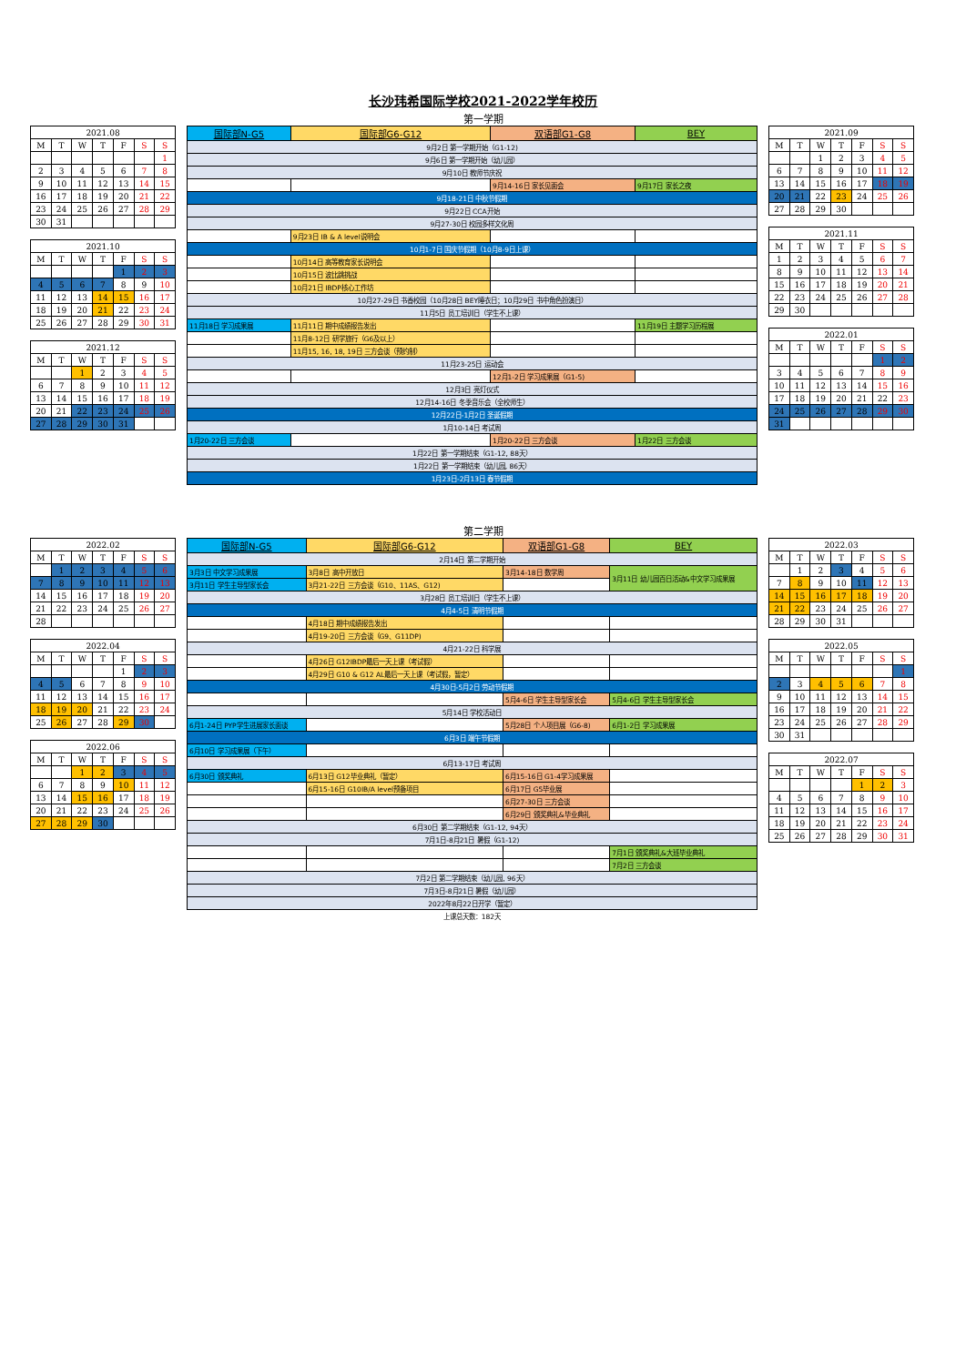长沙玮希国际学校2021-2022学年校历
第一学期
| 2021.08 | | | | | | |
| --- | --- | --- | --- | --- | --- | --- |
| M | T | W | T | F | S | S |
| | | | | | | 1 |
| 2 | 3 | 4 | 5 | 6 | 7 | 8 |
| 9 | 10 | 11 | 12 | 13 | 14 | 15 |
| 16 | 17 | 18 | 19 | 20 | 21 | 22 |
| 23 | 24 | 25 | 26 | 27 | 28 | 29 |
| 30 | 31 | | | | | |
| 2021.10 | | | | | | |
| --- | --- | --- | --- | --- | --- | --- |
| M | T | W | T | F | S | S |
| | | | | 1 | 2 | 3 |
| 4 | 5 | 6 | 7 | 8 | 9 | 10 |
| 11 | 12 | 13 | 14 | 15 | 16 | 17 |
| 18 | 19 | 20 | 21 | 22 | 23 | 24 |
| 25 | 26 | 27 | 28 | 29 | 30 | 31 |
| 2021.12 | | | | | | |
| --- | --- | --- | --- | --- | --- | --- |
| M | T | W | T | F | S | S |
| | | 1 | 2 | 3 | 4 | 5 |
| 6 | 7 | 8 | 9 | 10 | 11 | 12 |
| 13 | 14 | 15 | 16 | 17 | 18 | 19 |
| 20 | 21 | 22 | 23 | 24 | 25 | 26 |
| 27 | 28 | 29 | 30 | 31 | | |
| 国际部N-G5 | 国际部G6-G12 | 双语部G1-G8 | BEY |
| --- | --- | --- | --- |
| 9月2日 第一学期开始（G1-12) | | | |
| 9月6日 第一学期开始（幼儿园） | | | |
| 9月10日 教师节庆祝 | | | |
| | | 9月14-16日 家长见面会 | 9月17日 家长之夜 |
| 9月18-21日 中秋节假期 | | | |
| 9月22日 CCA开始 | | | |
| 9月27-30日 校园多样文化周 | | | |
| | 9月23日 IB & A level说明会 | | |
| 10月1-7日 国庆节假期（10月8-9日上课） | | | |
| | 10月14日 高等教育家长说明会 | | |
| | 10月15日 波比跳挑战 | | |
| | 10月21日 IBDP核心工作坊 | | |
| 10月27-29日 书香校园（10月28日 BEY睡衣日；10月29日 书中角色扮演日） | | | |
| 11月5日 员工培训日（学生不上课） | | | |
| 11月18日 学习成果展 | 11月11日 期中成绩报告发出 | | 11月19日 主题学习历程展 |
| | 11月8-12日 研学旅行（G6及以上） | | |
| | 11月15, 16, 18, 19日 三方会谈（预约制） | | |
| 11月23-25日 运动会 | | | |
| | | 12月1-2日 学习成果展（G1-5) | |
| 12月3日 亮灯仪式 | | | |
| 12月14-16日 冬季音乐会（全校师生） | | | |
| 12月22日-1月2日 圣诞假期 | | | |
| 1月10-14日 考试周 | | | |
| 1月20-22日 三方会谈 | | 1月20-22日 三方会谈 | 1月22日 三方会谈 |
| 1月22日 第一学期结束（G1-12, 88天） | | | |
| 1月22日 第一学期结束（幼儿园, 86天） | | | |
| 1月23日-2月13日 春节假期 | | | |
| 2021.09 | | | | | | |
| --- | --- | --- | --- | --- | --- | --- |
| M | T | W | T | F | S | S |
| | | 1 | 2 | 3 | 4 | 5 |
| 6 | 7 | 8 | 9 | 10 | 11 | 12 |
| 13 | 14 | 15 | 16 | 17 | 18 | 19 |
| 20 | 21 | 22 | 23 | 24 | 25 | 26 |
| 27 | 28 | 29 | 30 | | | |
| 2021.11 | | | | | | |
| --- | --- | --- | --- | --- | --- | --- |
| M | T | W | T | F | S | S |
| 1 | 2 | 3 | 4 | 5 | 6 | 7 |
| 8 | 9 | 10 | 11 | 12 | 13 | 14 |
| 15 | 16 | 17 | 18 | 19 | 20 | 21 |
| 22 | 23 | 24 | 25 | 26 | 27 | 28 |
| 29 | 30 | | | | | |
| 2022.01 | | | | | | |
| --- | --- | --- | --- | --- | --- | --- |
| M | T | W | T | F | S | S |
| | | | | | 1 | 2 |
| 3 | 4 | 5 | 6 | 7 | 8 | 9 |
| 10 | 11 | 12 | 13 | 14 | 15 | 16 |
| 17 | 18 | 19 | 20 | 21 | 22 | 23 |
| 24 | 25 | 26 | 27 | 28 | 29 | 30 |
| 31 | | | | | | |
第二学期
| 2022.02 | | | | | | |
| --- | --- | --- | --- | --- | --- | --- |
| M | T | W | T | F | S | S |
| | 1 | 2 | 3 | 4 | 5 | 6 |
| 7 | 8 | 9 | 10 | 11 | 12 | 13 |
| 14 | 15 | 16 | 17 | 18 | 19 | 20 |
| 21 | 22 | 23 | 24 | 25 | 26 | 27 |
| 28 | | | | | | |
| 2022.04 | | | | | | |
| --- | --- | --- | --- | --- | --- | --- |
| M | T | W | T | F | S | S |
| | | | | 1 | 2 | 3 |
| 4 | 5 | 6 | 7 | 8 | 9 | 10 |
| 11 | 12 | 13 | 14 | 15 | 16 | 17 |
| 18 | 19 | 20 | 21 | 22 | 23 | 24 |
| 25 | 26 | 27 | 28 | 29 | 30 | |
| 2022.06 | | | | | | |
| --- | --- | --- | --- | --- | --- | --- |
| M | T | W | T | F | S | S |
| | | 1 | 2 | 3 | 4 | 5 |
| 6 | 7 | 8 | 9 | 10 | 11 | 12 |
| 13 | 14 | 15 | 16 | 17 | 18 | 19 |
| 20 | 21 | 22 | 23 | 24 | 25 | 26 |
| 27 | 28 | 29 | 30 | | | |
| 国际部N-G5 | 国际部G6-G12 | 双语部G1-G8 | BEY |
| --- | --- | --- | --- |
| 2月14日 第二学期开始 | | | |
| 3月3日 中文学习成果展 | 3月8日 高中开放日 | 3月14-18日 数学周 | 3月11日 幼儿园百日活动&中文学习成果展 |
| 3月11日 学生主导型家长会 | 3月21-22日 三方会谈（G10、11AS、G12) | | |
| 3月28日 员工培训日（学生不上课） | | | |
| 4月4-5日 清明节假期 | | | |
| | 4月18日 期中成绩报告发出 | | |
| | 4月19-20日 三方会谈（G9、G11DP) | | |
| 4月21-22日 科学展 | | | |
| | 4月26日 G12IBDP最后一天上课（考试假） | | |
| | 4月29日 G10 & G12 AL最后一天上课（考试假，暂定） | | |
| 4月30日-5月2日 劳动节假期 | | | |
| | | 5月4-6日 学生主导型家长会 | 5月4-6日 学生主导型家长会 |
| 5月14日 学校活动日 | | | |
| 6月1-24日 PYP学生进展家长面谈 | | 5月28日 个人项目展（G6-8) | 6月1-2日 学习成果展 |
| 6月3日 端午节假期 | | | |
| 6月10日 学习成果展（下午） | | | |
| 6月13-17日 考试周 | | | |
| 6月30日 颁奖典礼 | 6月13日 G12毕业典礼（暂定） | 6月15-16日 G1-4学习成果展 | |
| | 6月15-16日 G10IB/A level预备项目 | 6月17日 G5毕业展 | |
| | | 6月27-30日 三方会谈 | |
| | | 6月29日 颁奖典礼&毕业典礼 | |
| 6月30日 第二学期结束（G1-12, 94天） | | | |
| 7月1日-8月21日 暑假（G1-12) | | | |
| | | | 7月1日 颁奖典礼&大班毕业典礼 |
| | | | 7月2日 三方会谈 |
| 7月2日 第二学期结束（幼儿园, 96天） | | | |
| 7月3日-8月21日 暑假（幼儿园） | | | |
| 2022年8月22日开学（暂定） | | | |
| 上课总天数：182天 | | | |
| 2022.03 | | | | | | |
| --- | --- | --- | --- | --- | --- | --- |
| M | T | W | T | F | S | S |
| | 1 | 2 | 3 | 4 | 5 | 6 |
| 7 | 8 | 9 | 10 | 11 | 12 | 13 |
| 14 | 15 | 16 | 17 | 18 | 19 | 20 |
| 21 | 22 | 23 | 24 | 25 | 26 | 27 |
| 28 | 29 | 30 | 31 | | | |
| 2022.05 | | | | | | |
| --- | --- | --- | --- | --- | --- | --- |
| M | T | W | T | F | S | S |
| | | | | | | 1 |
| 2 | 3 | 4 | 5 | 6 | 7 | 8 |
| 9 | 10 | 11 | 12 | 13 | 14 | 15 |
| 16 | 17 | 18 | 19 | 20 | 21 | 22 |
| 23 | 24 | 25 | 26 | 27 | 28 | 29 |
| 30 | 31 | | | | | |
| 2022.07 | | | | | | |
| --- | --- | --- | --- | --- | --- | --- |
| M | T | W | T | F | S | S |
| | | | | 1 | 2 | 3 |
| 4 | 5 | 6 | 7 | 8 | 9 | 10 |
| 11 | 12 | 13 | 14 | 15 | 16 | 17 |
| 18 | 19 | 20 | 21 | 22 | 23 | 24 |
| 25 | 26 | 27 | 28 | 29 | 30 | 31 |